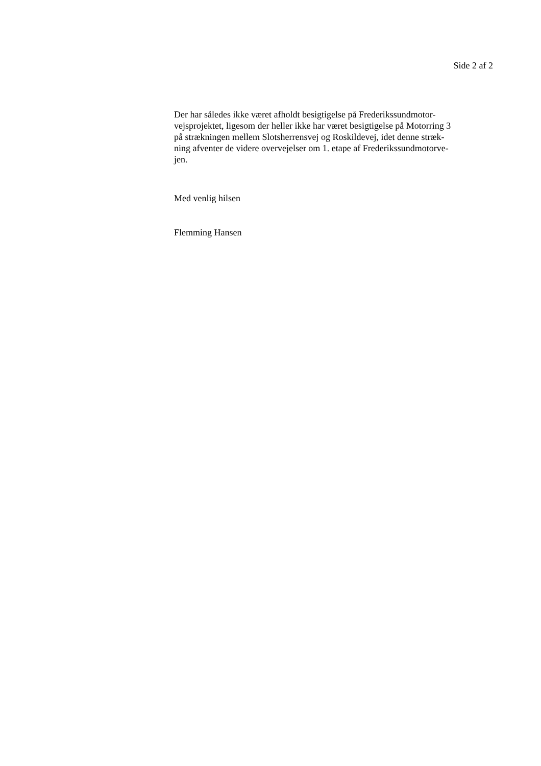Side 2 af 2
Der har således ikke været afholdt besigtigelse på Frederikssundmotor-
vejsprojektet, ligesom der heller ikke har været besigtigelse på Motorring 3
på strækningen mellem Slotsherrensvej og Roskildevej, idet denne stræk-
ning afventer de videre overvejelser om 1. etape af Frederikssundmotorve-
jen.
Med venlig hilsen
Flemming Hansen